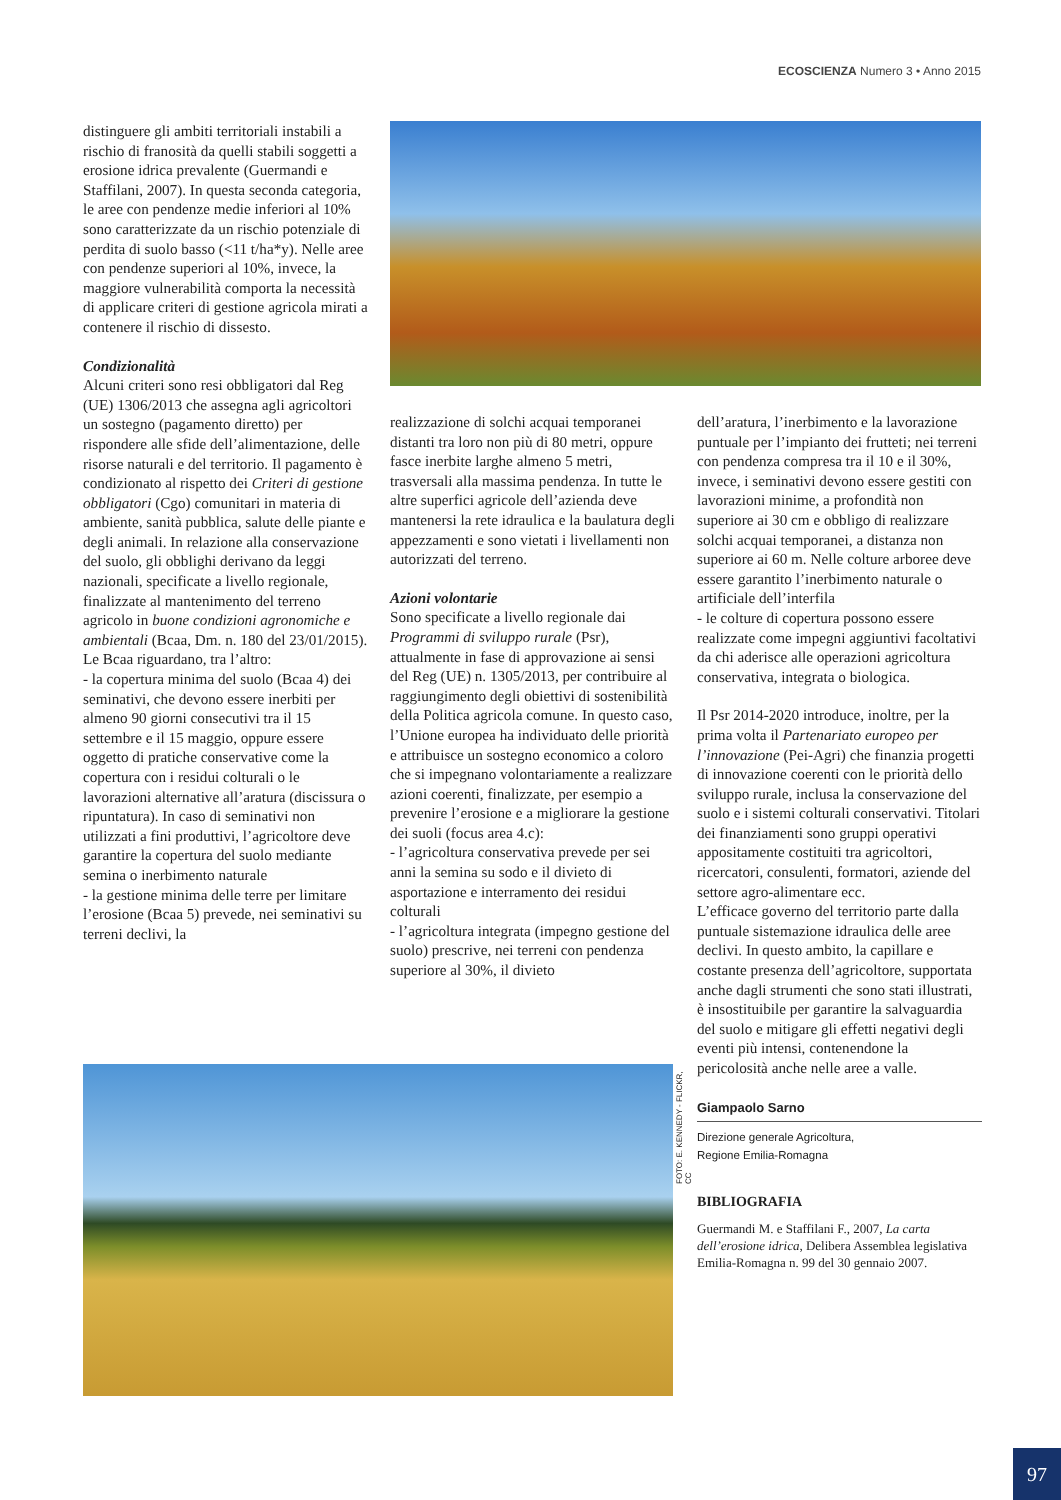ECOSCIENZA Numero 3 • Anno 2015
distinguere gli ambiti territoriali instabili a rischio di franosità da quelli stabili soggetti a erosione idrica prevalente (Guermandi e Staffilani, 2007). In questa seconda categoria, le aree con pendenze medie inferiori al 10% sono caratterizzate da un rischio potenziale di perdita di suolo basso (<11 t/ha*y). Nelle aree con pendenze superiori al 10%, invece, la maggiore vulnerabilità comporta la necessità di applicare criteri di gestione agricola mirati a contenere il rischio di dissesto.
Condizionalità
Alcuni criteri sono resi obbligatori dal Reg (UE) 1306/2013 che assegna agli agricoltori un sostegno (pagamento diretto) per rispondere alle sfide dell’alimentazione, delle risorse naturali e del territorio. Il pagamento è condizionato al rispetto dei Criteri di gestione obbligatori (Cgo) comunitari in materia di ambiente, sanità pubblica, salute delle piante e degli animali. In relazione alla conservazione del suolo, gli obblighi derivano da leggi nazionali, specificate a livello regionale, finalizzate al mantenimento del terreno agricolo in buone condizioni agronomiche e ambientali (Bcaa, Dm. n. 180 del 23/01/2015). Le Bcaa riguardano, tra l’altro:
- la copertura minima del suolo (Bcaa 4) dei seminativi, che devono essere inerbiti per almeno 90 giorni consecutivi tra il 15 settembre e il 15 maggio, oppure essere oggetto di pratiche conservative come la copertura con i residui colturali o le lavorazioni alternative all’aratura (discissura o ripuntatura). In caso di seminativi non utilizzati a fini produttivi, l’agricoltore deve garantire la copertura del suolo mediante semina o inerbimento naturale
- la gestione minima delle terre per limitare l’erosione (Bcaa 5) prevede, nei seminativi su terreni declivi, la
realizzazione di solchi acquai temporanei distanti tra loro non più di 80 metri, oppure fasce inerbite larghe almeno 5 metri, trasversali alla massima pendenza. In tutte le altre superfici agricole dell’azienda deve mantenersi la rete idraulica e la baulatura degli appezzamenti e sono vietati i livellamenti non autorizzati del terreno.
Azioni volontarie
Sono specificate a livello regionale dai Programmi di sviluppo rurale (Psr), attualmente in fase di approvazione ai sensi del Reg (UE) n. 1305/2013, per contribuire al raggiungimento degli obiettivi di sostenibilità della Politica agricola comune. In questo caso, l’Unione europea ha individuato delle priorità e attribuisce un sostegno economico a coloro che si impegnano volontariamente a realizzare azioni coerenti, finalizzate, per esempio a prevenire l’erosione e a migliorare la gestione dei suoli (focus area 4.c):
- l’agricoltura conservativa prevede per sei anni la semina su sodo e il divieto di asportazione e interramento dei residui colturali
- l’agricoltura integrata (impegno gestione del suolo) prescrive, nei terreni con pendenza superiore al 30%, il divieto
dell’aratura, l’inerbimento e la lavorazione puntuale per l’impianto dei frutteti; nei terreni con pendenza compresa tra il 10 e il 30%, invece, i seminativi devono essere gestiti con lavorazioni minime, a profondità non superiore ai 30 cm e obbligo di realizzare solchi acquai temporanei, a distanza non superiore ai 60 m. Nelle colture arboree deve essere garantito l’inerbimento naturale o artificiale dell’interfila
- le colture di copertura possono essere realizzate come impegni aggiuntivi facoltativi da chi aderisce alle operazioni agricoltura conservativa, integrata o biologica.
Il Psr 2014-2020 introduce, inoltre, per la prima volta il Partenariato europeo per l’innovazione (Pei-Agri) che finanzia progetti di innovazione coerenti con le priorità dello sviluppo rurale, inclusa la conservazione del suolo e i sistemi colturali conservativi. Titolari dei finanziamenti sono gruppi operativi appositamente costituiti tra agricoltori, ricercatori, consulenti, formatori, aziende del settore agro-alimentare ecc.
L’efficace governo del territorio parte dalla puntuale sistemazione idraulica delle aree declivi. In questo ambito, la capillare e costante presenza dell’agricoltore, supportata anche dagli strumenti che sono stati illustrati, è insostituibile per garantire la salvaguardia del suolo e mitigare gli effetti negativi degli eventi più intensi, contenendone la pericolosità anche nelle aree a valle.
Giampaolo Sarno
Direzione generale Agricoltura,
Regione Emilia-Romagna
BIBLIOGRAFIA
Guermandi M. e Staffilani F., 2007, La carta dell’erosione idrica, Delibera Assemblea legislativa Emilia-Romagna n. 99 del 30 gennaio 2007.
FOTO: E. KENNEDY - FLICKR, CC
97